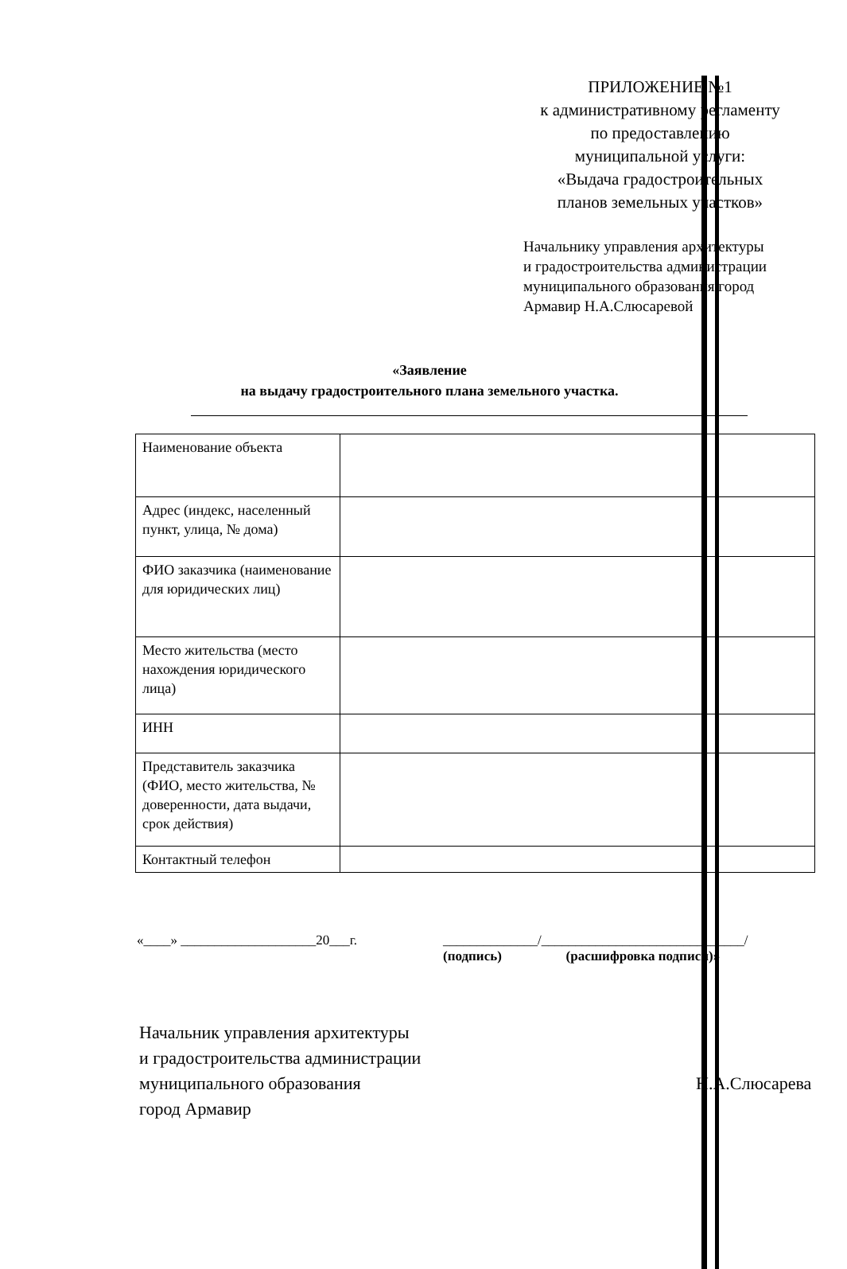ПРИЛОЖЕНИЕ №1
к административному регламенту
по предоставлению
муниципальной услуги:
«Выдача градостроительных
планов земельных участков»
Начальнику управления архитектуры
и градостроительства администрации
муниципального образования город
Армавир Н.А.Слюсаревой
«Заявление
на выдачу градостроительного плана земельного участка.
| Наименование объекта | |
| Адрес (индекс, населенный пункт, улица, № дома) | |
| ФИО заказчика (наименование для юридических лиц) | |
| Место жительства (место нахождения юридического лица) | |
| ИНН | |
| Представитель заказчика (ФИО, место жительства, № доверенности, дата выдачи, срок действия) | |
| Контактный телефон | |
«____» ____________________20___г. ______________/______________________________/
(подпись) (расшифровка подписи)»
Начальник управления архитектуры
и градостроительства администрации
муниципального образования
город Армавир
Н.А.Слюсарева